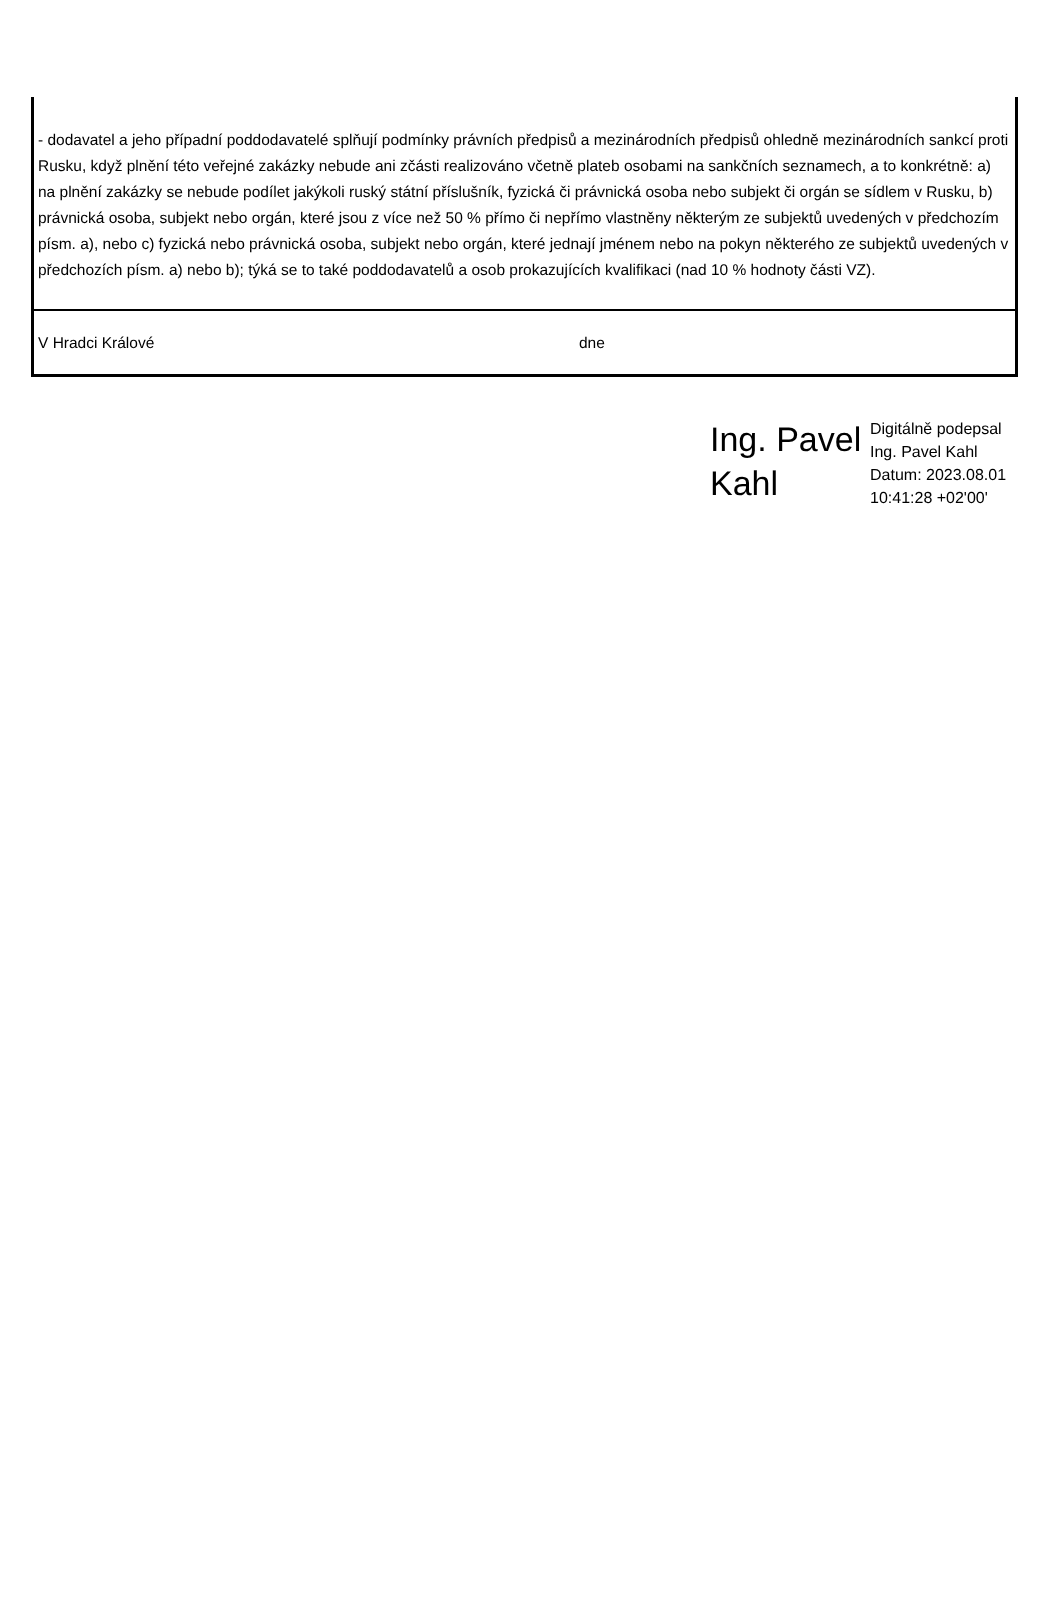- dodavatel a jeho případní poddodavatelé splňují podmínky právních předpisů a mezinárodních předpisů ohledně mezinárodních sankcí proti Rusku, když plnění této veřejné zakázky nebude ani zčásti realizováno včetně plateb osobami na sankčních seznamech, a to konkrétně: a) na plnění zakázky se nebude podílet jakýkoli ruský státní příslušník, fyzická či právnická osoba nebo subjekt či orgán se sídlem v Rusku, b) právnická osoba, subjekt nebo orgán, které jsou z více než 50 % přímo či nepřímo vlastněny některým ze subjektů uvedených v předchozím písm. a), nebo c) fyzická nebo právnická osoba, subjekt nebo orgán, které jednají jménem nebo na pokyn některého ze subjektů uvedených v předchozích písm. a) nebo b); týká se to také poddodavatelů a osob prokazujících kvalifikaci (nad 10 % hodnoty části VZ).
V Hradci Králové dne
Ing. Pavel Kahl
Digitálně podepsal
Ing. Pavel Kahl
Datum: 2023.08.01
10:41:28 +02'00'